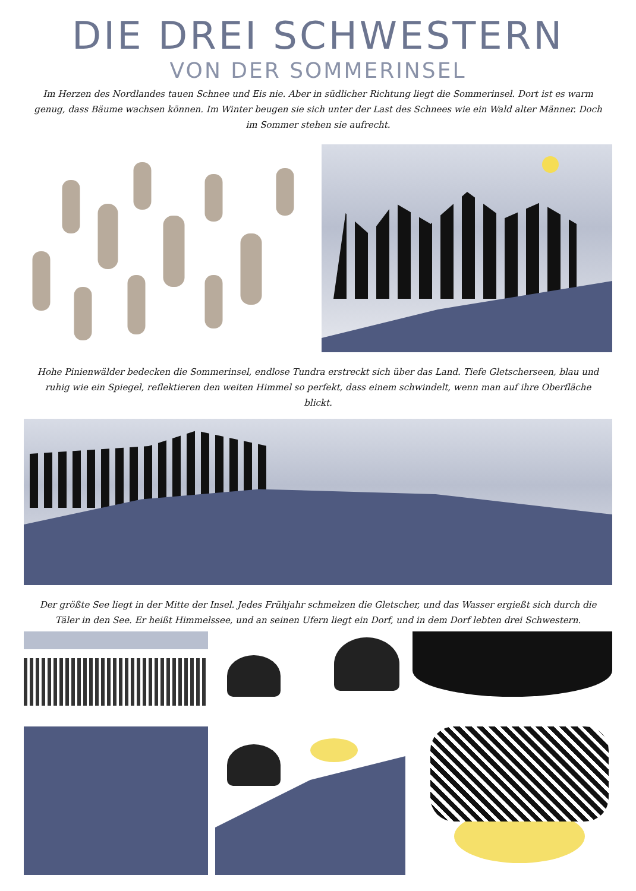DIE DREI SCHWESTERN
VON DER SOMMERINSEL
Im Herzen des Nordlandes tauen Schnee und Eis nie. Aber in südlicher Richtung liegt die Sommerinsel. Dort ist es warm genug, dass Bäume wachsen können. Im Winter beugen sie sich unter der Last des Schnees wie ein Wald alter Männer. Doch im Sommer stehen sie aufrecht.
Hohe Pinienwälder bedecken die Sommerinsel, endlose Tundra erstreckt sich über das Land. Tiefe Gletscherseen, blau und ruhig wie ein Spiegel, reflektieren den weiten Himmel so perfekt, dass einem schwindelt, wenn man auf ihre Oberfläche blickt.
Der größte See liegt in der Mitte der Insel. Jedes Frühjahr schmelzen die Gletscher, und das Wasser ergießt sich durch die Täler in den See. Er heißt Himmelssee, und an seinen Ufern liegt ein Dorf, und in dem Dorf lebten drei Schwestern.